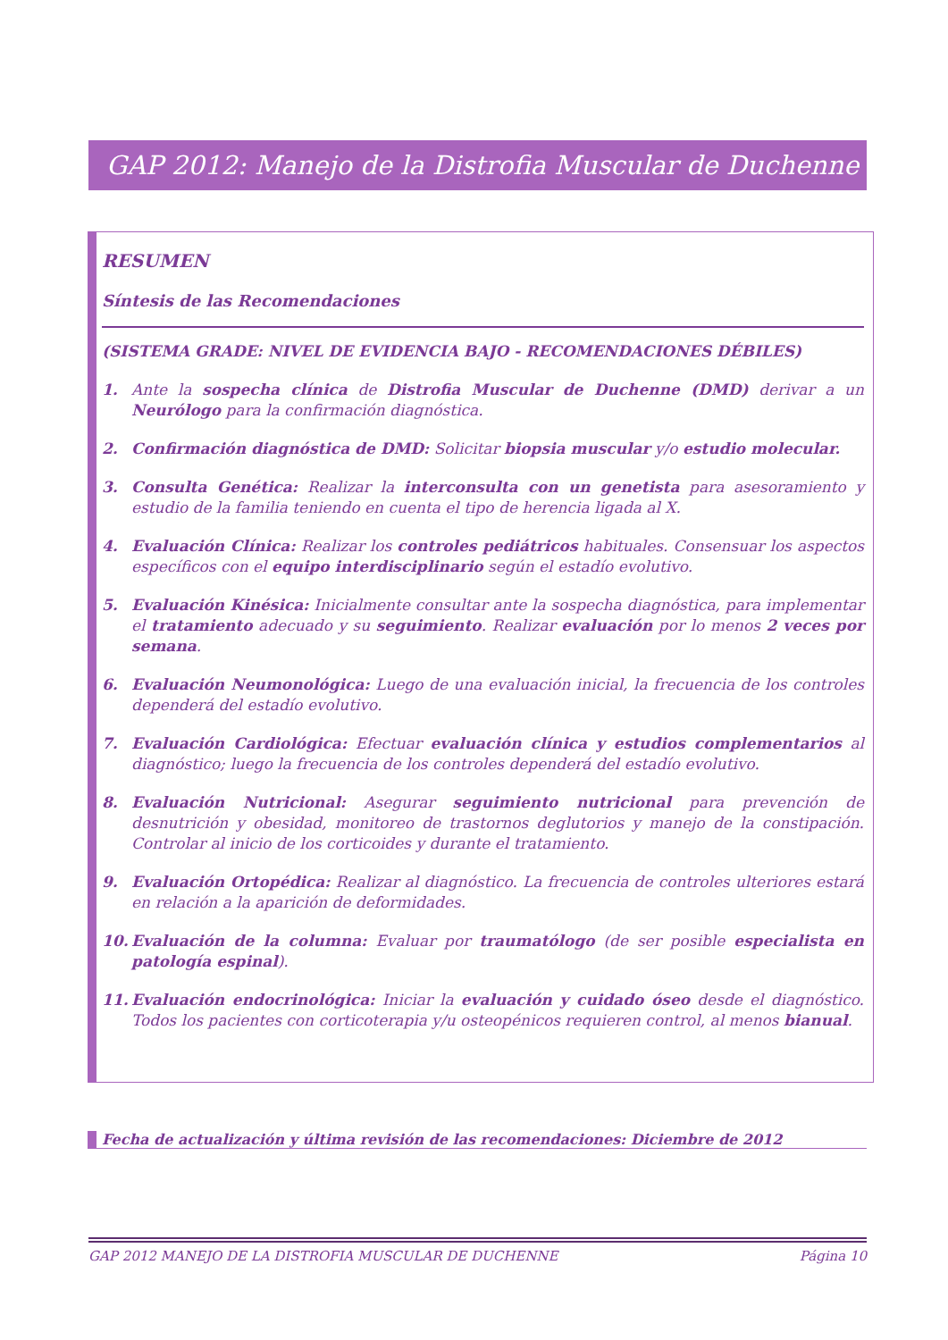GAP 2012: Manejo de la Distrofia Muscular de Duchenne
RESUMEN
Síntesis de las Recomendaciones
(SISTEMA GRADE: NIVEL DE EVIDENCIA BAJO - RECOMENDACIONES DÉBILES)
1. Ante la sospecha clínica de Distrofia Muscular de Duchenne (DMD) derivar a un Neurólogo para la confirmación diagnóstica.
2. Confirmación diagnóstica de DMD: Solicitar biopsia muscular y/o estudio molecular.
3. Consulta Genética: Realizar la interconsulta con un genetista para asesoramiento y estudio de la familia teniendo en cuenta el tipo de herencia ligada al X.
4. Evaluación Clínica: Realizar los controles pediátricos habituales. Consensuar los aspectos específicos con el equipo interdisciplinario según el estadío evolutivo.
5. Evaluación Kinésica: Inicialmente consultar ante la sospecha diagnóstica, para implementar el tratamiento adecuado y su seguimiento. Realizar evaluación por lo menos 2 veces por semana.
6. Evaluación Neumonológica: Luego de una evaluación inicial, la frecuencia de los controles dependerá del estadío evolutivo.
7. Evaluación Cardiológica: Efectuar evaluación clínica y estudios complementarios al diagnóstico; luego la frecuencia de los controles dependerá del estadío evolutivo.
8. Evaluación Nutricional: Asegurar seguimiento nutricional para prevención de desnutrición y obesidad, monitoreo de trastornos deglutorios y manejo de la constipación. Controlar al inicio de los corticoides y durante el tratamiento.
9. Evaluación Ortopédica: Realizar al diagnóstico. La frecuencia de controles ulteriores estará en relación a la aparición de deformidades.
10. Evaluación de la columna: Evaluar por traumatólogo (de ser posible especialista en patología espinal).
11. Evaluación endocrinológica: Iniciar la evaluación y cuidado óseo desde el diagnóstico. Todos los pacientes con corticoterapia y/u osteopénicos requieren control, al menos bianual.
Fecha de actualización y última revisión de las recomendaciones: Diciembre de 2012
GAP 2012 MANEJO DE LA DISTROFIA MUSCULAR DE DUCHENNE Página 10